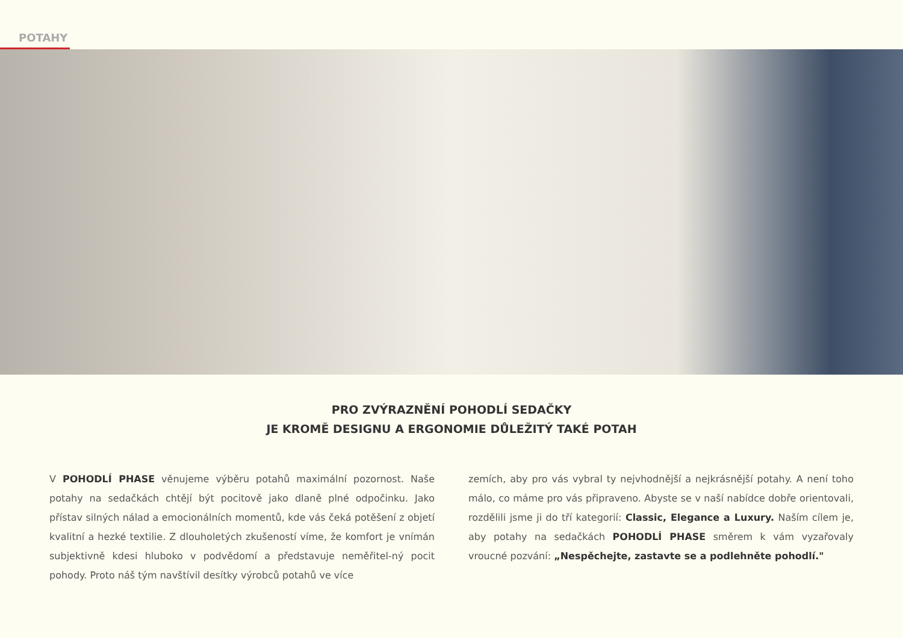POTAHY
PRO ZVÝRAZNĚNÍ POHODLÍ SEDAČKY
JE KROMĚ DESIGNU A ERGONOMIE DŮLEŽITÝ TAKÉ POTAH
V POHODLÍ PHASE věnujeme výběru potahů maximální pozornost. Naše potahy na sedačkách chtějí být pocitově jako dlaně plné odpočinku. Jako přístav silných nálad a emocionálních momentů, kde vás čeká potěšení z objetí kvalitní a hezké textilie. Z dlouholetých zkušeností víme, že komfort je vnímán subjektivně kdesi hluboko v podvědomí a představuje neměřitel-ný pocit pohody. Proto náš tým navštívil desítky výrobců potahů ve více
zemích, aby pro vás vybral ty nejvhodnější a nejkrásnější potahy. A není toho málo, co máme pro vás připraveno. Abyste se v naší nabídce dobře orientovali, rozdělili jsme ji do tří kategorií: Classic, Elegance a Luxury. Naším cílem je, aby potahy na sedačkách POHODLÍ PHASE směrem k vám vyzařovaly vroucné pozvání: „Nespěchejte, zastavte se a podlehněte pohodlí."